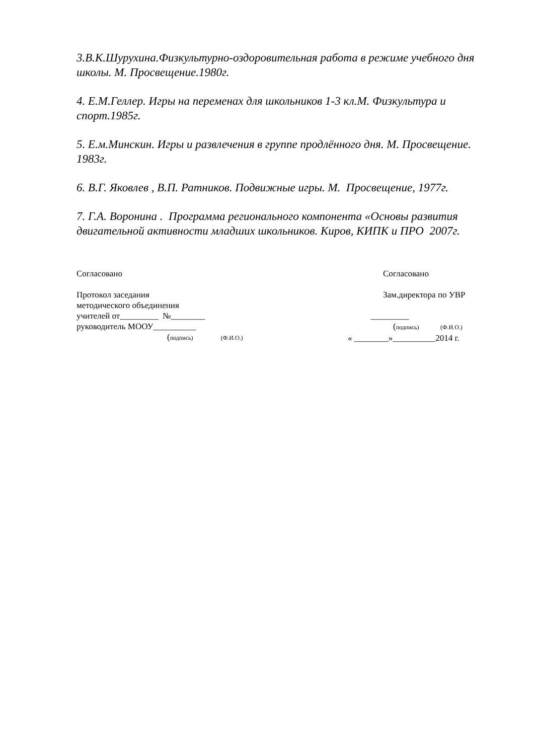3.В.К.Шурухина.Физкультурно-оздоровительная работа в режиме учебного дня школы. М. Просвещение.1980г.
4. Е.М.Геллер. Игры на переменах для школьников 1-3 кл.М. Физкультура и спорт.1985г.
5. Е.м.Минскин. Игры и развлечения в группе продлённого дня. М. Просвещение. 1983г.
6. В.Г. Яковлев , В.П. Ратников. Подвижные игры. М. Просвещение, 1977г.
7. Г.А. Воронина . Программа регионального компонента «Основы развития двигательной активности младших школьников. Киров, КИПК и ПРО 2007г.
Согласовано
Протокол заседания
методического объединения
учителей от_________ №________
руководитель МООУ__________
(подпись) (Ф.И.О.)
Согласовано
Зам.директора по УВР
_________
(подпись) (Ф.И.О.)
« ________»__________2014 г.